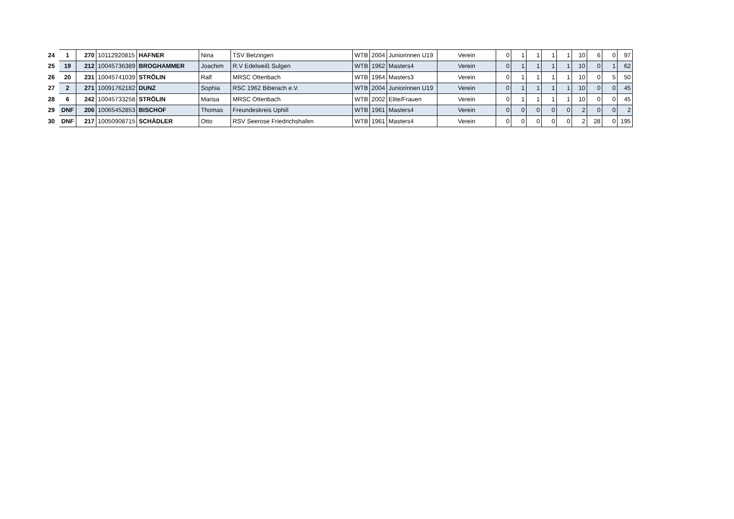| 24 | 1 | 270 | 10112920815 | HAFNER | Nina | TSV Betzingen | WTB | 2004 | Juniorinnen U19 | Verein | 0 | 1 | 1 | 1 | 1 | 10 | 6 | 0 | 97 |
| 25 | 19 | 212 | 10045736389 | BROGHAMMER | Joachim | R.V Edelweiß Sulgen | WTB | 1962 | Masters4 | Verein | 0 | 1 | 1 | 1 | 1 | 10 | 0 | 1 | 62 |
| 26 | 20 | 231 | 10045741039 | STRÖLIN | Ralf | MRSC Ottenbach | WTB | 1964 | Masters3 | Verein | 0 | 1 | 1 | 1 | 1 | 10 | 0 | 5 | 50 |
| 27 | 2 | 271 | 10091762182 | DUNZ | Sophia | RSC 1962 Biberach e.V. | WTB | 2004 | Juniorinnen U19 | Verein | 0 | 1 | 1 | 1 | 1 | 10 | 0 | 0 | 45 |
| 28 | 6 | 242 | 10045733258 | STRÖLIN | Marisa | MRSC Ottenbach | WTB | 2002 | Elite/Frauen | Verein | 0 | 1 | 1 | 1 | 1 | 10 | 0 | 0 | 45 |
| 29 | DNF | 206 | 10065452853 | BISCHOF | Thomas | Freundeskreis Uphill | WTB | 1961 | Masters4 | Verein | 0 | 0 | 0 | 0 | 0 | 2 | 0 | 0 | 2 |
| 30 | DNF | 217 | 10050908715 | SCHÄDLER | Otto | RSV Seerose Friedrichshafen | WTB | 1961 | Masters4 | Verein | 0 | 0 | 0 | 0 | 0 | 2 | 28 | 0 | 195 |